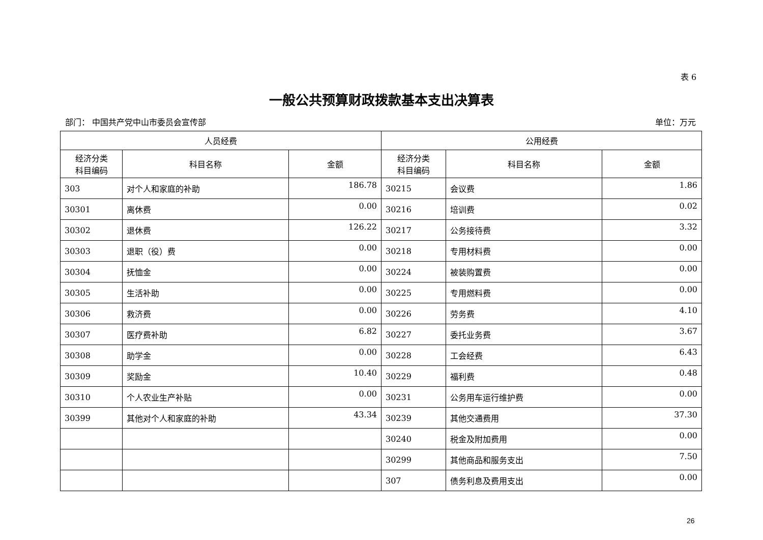表 6
一般公共预算财政拨款基本支出决算表
部门： 中国共产党中山市委员会宣传部 单位：万元
| 人员经费 | | | 公用经费 | | |
| --- | --- | --- | --- | --- | --- |
| 经济分类 科目编码 | 科目名称 | 金额 | 经济分类 科目编码 | 科目名称 | 金额 |
| 303 | 对个人和家庭的补助 | 186.78 | 30215 | 会议费 | 1.86 |
| 30301 | 离休费 | 0.00 | 30216 | 培训费 | 0.02 |
| 30302 | 退休费 | 126.22 | 30217 | 公务接待费 | 3.32 |
| 30303 | 退职（役）费 | 0.00 | 30218 | 专用材料费 | 0.00 |
| 30304 | 抚恤金 | 0.00 | 30224 | 被装购置费 | 0.00 |
| 30305 | 生活补助 | 0.00 | 30225 | 专用燃料费 | 0.00 |
| 30306 | 救济费 | 0.00 | 30226 | 劳务费 | 4.10 |
| 30307 | 医疗费补助 | 6.82 | 30227 | 委托业务费 | 3.67 |
| 30308 | 助学金 | 0.00 | 30228 | 工会经费 | 6.43 |
| 30309 | 奖励金 | 10.40 | 30229 | 福利费 | 0.48 |
| 30310 | 个人农业生产补贴 | 0.00 | 30231 | 公务用车运行维护费 | 0.00 |
| 30399 | 其他对个人和家庭的补助 | 43.34 | 30239 | 其他交通费用 | 37.30 |
| | | | 30240 | 税金及附加费用 | 0.00 |
| | | | 30299 | 其他商品和服务支出 | 7.50 |
| | | | 307 | 债务利息及费用支出 | 0.00 |
26